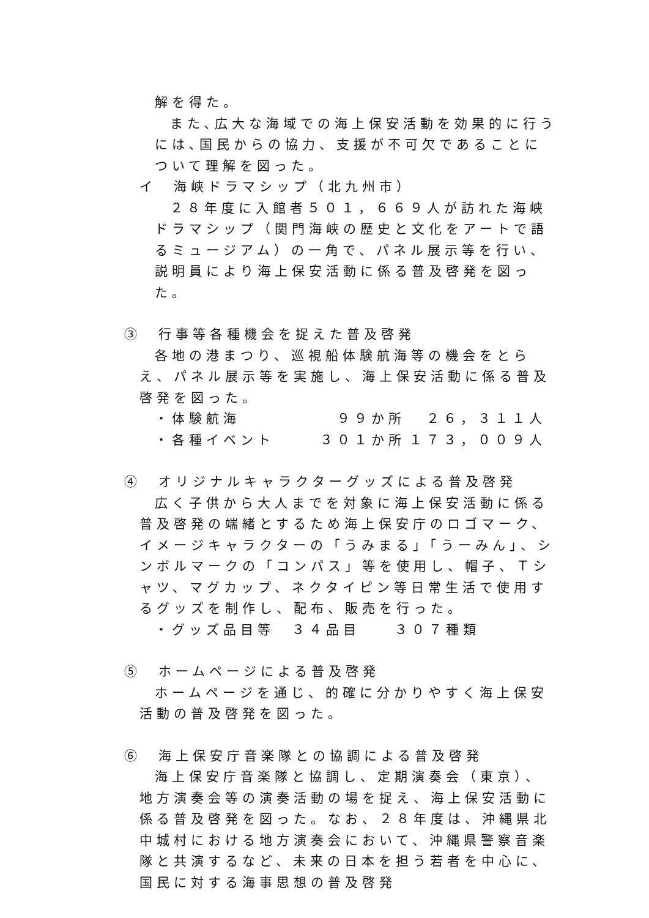解を得た。
また､広大な海域での海上保安活動を効果的に行うには､国民からの協力、支援が不可欠であることについて理解を図った。
イ　海峡ドラマシップ（北九州市）
２８年度に入館者５０１，６６９人が訪れた海峡ドラマシップ（関門海峡の歴史と文化をアートで語るミュージアム）の一角で、パネル展示等を行い、説明員により海上保安活動に係る普及啓発を図った。
③　行事等各種機会を捉えた普及啓発
各地の港まつり、巡視船体験航海等の機会をとらえ、パネル展示等を実施し、海上保安活動に係る普及啓発を図った。
・体験航海 ９９か所 ２６，３１１人
・各種イベント ３０１か所 １７３，００９人
④　オリジナルキャラクターグッズによる普及啓発
広く子供から大人までを対象に海上保安活動に係る普及啓発の端緒とするため海上保安庁のロゴマーク、イメージキャラクターの「うみまる」「うーみん」、シンボルマークの「コンパス」等を使用し、帽子、Ｔシャツ、マグカップ、ネクタイピン等日常生活で使用するグッズを制作し、配布、販売を行った。
・グッズ品目等　３４品目　　３０７種類
⑤　ホームページによる普及啓発
ホームページを通じ、的確に分かりやすく海上保安活動の普及啓発を図った。
⑥　海上保安庁音楽隊との協調による普及啓発
海上保安庁音楽隊と協調し、定期演奏会（東京）、地方演奏会等の演奏活動の場を捉え、海上保安活動に係る普及啓発を図った。なお、２８年度は、沖縄県北中城村における地方演奏会において、沖縄県警察音楽隊と共演するなど、未来の日本を担う若者を中心に、国民に対する海事思想の普及啓発